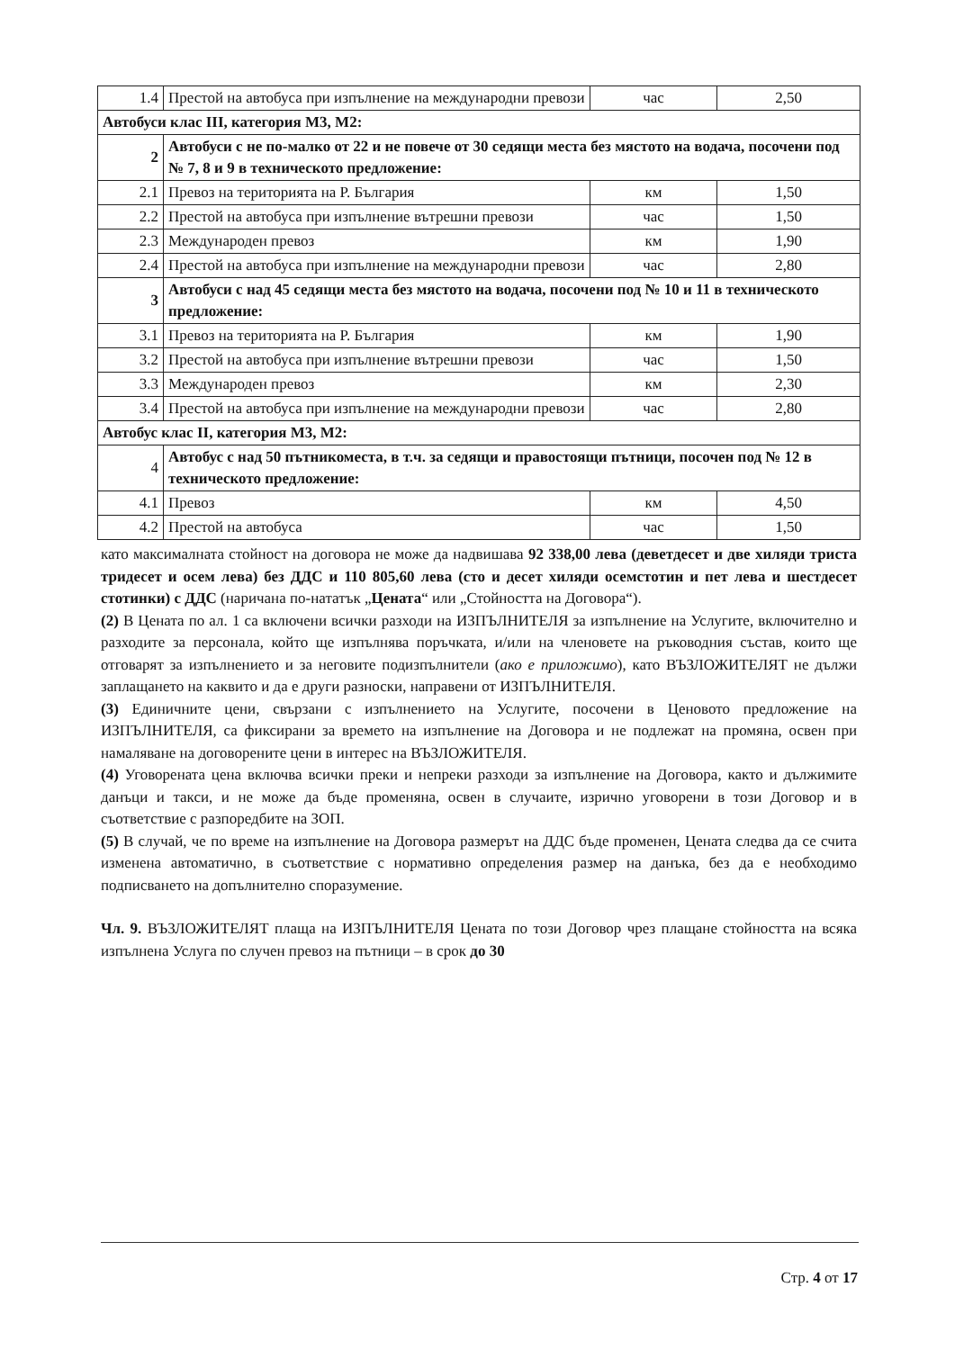| 1.4 | Престой на автобуса при изпълнение на международни превози | час | 2,50 |
| Автобуси клас III, категория М3, М2: | | | |
| 2 | Автобуси с не по-малко от 22 и не повече от 30 седящи места без мястото на водача, посочени под № 7, 8 и 9 в техническото предложение: | | |
| 2.1 | Превоз на територията на Р. България | км | 1,50 |
| 2.2 | Престой на автобуса при изпълнение вътрешни превози | час | 1,50 |
| 2.3 | Международен превоз | км | 1,90 |
| 2.4 | Престой на автобуса при изпълнение на международни превози | час | 2,80 |
| 3 | Автобуси с над 45 седящи места без мястото на водача, посочени под № 10 и 11 в техническото предложение: | | |
| 3.1 | Превоз на територията на Р. България | км | 1,90 |
| 3.2 | Престой на автобуса при изпълнение вътрешни превози | час | 1,50 |
| 3.3 | Международен превоз | км | 2,30 |
| 3.4 | Престой на автобуса при изпълнение на международни превози | час | 2,80 |
| Автобус клас II, категория М3, М2: | | | |
| 4 | Автобус с над 50 пътникоместа, в т.ч. за седящи и правостоящи пътници, посочен под № 12 в техническото предложение: | | |
| 4.1 | Превоз | км | 4,50 |
| 4.2 | Престой на автобуса | час | 1,50 |
като максималната стойност на договора не може да надвишава 92 338,00 лева (деветдесет и две хиляди триста тридесет и осем лева) без ДДС и 110 805,60 лева (сто и десет хиляди осемстотин и пет лева и шестдесет стотинки) с ДДС (наричана по-нататък „Цената“ или „Стойността на Договора“).
(2) В Цената по ал. 1 са включени всички разходи на ИЗПЪЛНИТЕЛЯ за изпълнение на Услугите, включително и разходите за персонала, който ще изпълнява поръчката, и/или на членовете на ръководния състав, които ще отговарят за изпълнението и за неговите подизпълнители (ако е приложимо), като ВЪЗЛОЖИТЕЛЯТ не дължи заплащането на каквито и да е други разноски, направени от ИЗПЪЛНИТЕЛЯ.
(3) Единичните цени, свързани с изпълнението на Услугите, посочени в Ценовото предложение на ИЗПЪЛНИТЕЛЯ, са фиксирани за времето на изпълнение на Договора и не подлежат на промяна, освен при намаляване на договорените цени в интерес на ВЪЗЛОЖИТЕЛЯ.
(4) Уговорената цена включва всички преки и непреки разходи за изпълнение на Договора, както и дължимите данъци и такси, и не може да бъде променяна, освен в случаите, изрично уговорени в този Договор и в съответствие с разпоредбите на ЗОП.
(5) В случай, че по време на изпълнение на Договора размерът на ДДС бъде променен, Цената следва да се счита изменена автоматично, в съответствие с нормативно определения размер на данъка, без да е необходимо подписването на допълнително споразумение.
Чл. 9. ВЪЗЛОЖИТЕЛЯТ плаща на ИЗПЪЛНИТЕЛЯ Цената по този Договор чрез плащане стойността на всяка изпълнена Услуга по случен превоз на пътници – в срок до 30
Стр. 4 от 17